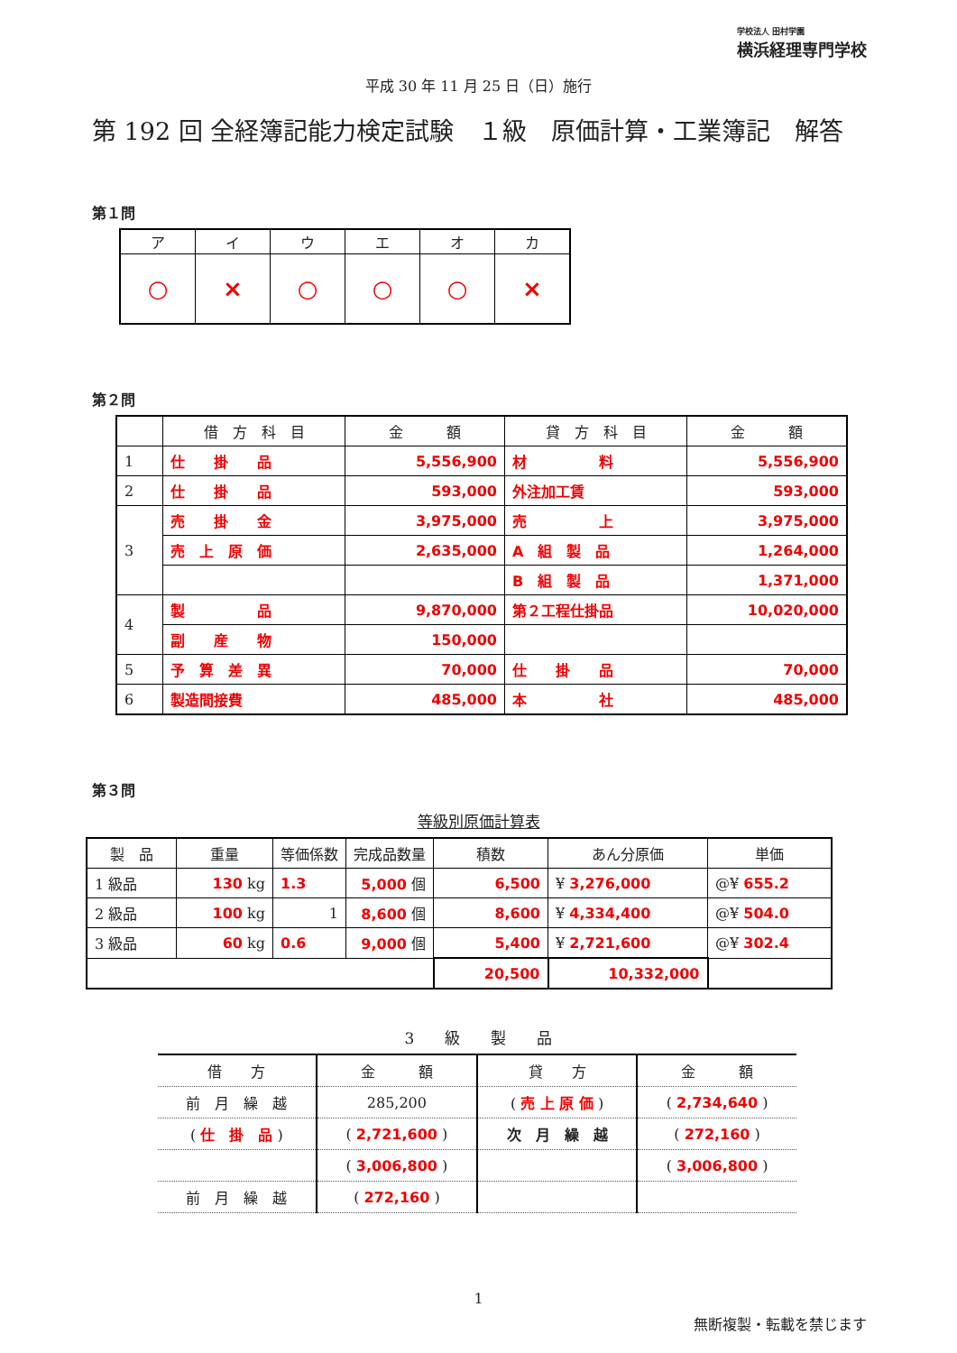学校法人 田村学園
横浜経理専門学校
平成 30 年 11 月 25 日（日）施行
第 192 回 全経簿記能力検定試験　１級　原価計算・工業簿記　解答
第１問
| ア | イ | ウ | エ | オ | カ |
| --- | --- | --- | --- | --- | --- |
| ○ | × | ○ | ○ | ○ | × |
第２問
| | 借 方 科 目 | 金 額 | 貸 方 科 目 | 金 額 |
| --- | --- | --- | --- | --- |
| 1 | 仕 掛 品 | 5,556,900 | 材 料 | 5,556,900 |
| 2 | 仕 掛 品 | 593,000 | 外注加工賃 | 593,000 |
| 3 | 売 掛 金 | 3,975,000 | 売 上 | 3,975,000 |
| | 売 上 原 価 | 2,635,000 | A 組 製 品 | 1,264,000 |
| | | | B 組 製 品 | 1,371,000 |
| 4 | 製 品 | 9,870,000 | 第２工程仕掛品 | 10,020,000 |
| | 副 産 物 | 150,000 | | |
| 5 | 予 算 差 異 | 70,000 | 仕 掛 品 | 70,000 |
| 6 | 製造間接費 | 485,000 | 本 社 | 485,000 |
第３問
等級別原価計算表
| 製 品 | 重量 | 等価係数 | 完成品数量 | 積数 | あん分原価 | 単価 |
| --- | --- | --- | --- | --- | --- | --- |
| 1 級品 | 130 kg | 1.3 | 5,000 個 | 6,500 | ¥ 3,276,000 | @¥ 655.2 |
| 2 級品 | 100 kg | 1 | 8,600 個 | 8,600 | ¥ 4,334,400 | @¥ 504.0 |
| 3 級品 | 60 kg | 0.6 | 9,000 個 | 5,400 | ¥ 2,721,600 | @¥ 302.4 |
| | | | | 20,500 | 10,332,000 | |
3　　級　　製　　品
| 借 方 | 金 額 | 貸 方 | 金 額 |
| --- | --- | --- | --- |
| 前 月 繰 越 | 285,200 | ( 売 上 原 価 ) | ( 2,734,640 ) |
| ( 仕 掛 品 ) | ( 2,721,600 ) | 次 月 繰 越 | ( 272,160 ) |
| | ( 3,006,800 ) | | ( 3,006,800 ) |
| 前 月 繰 越 | ( 272,160 ) | | |
1
無断複製・転載を禁じます